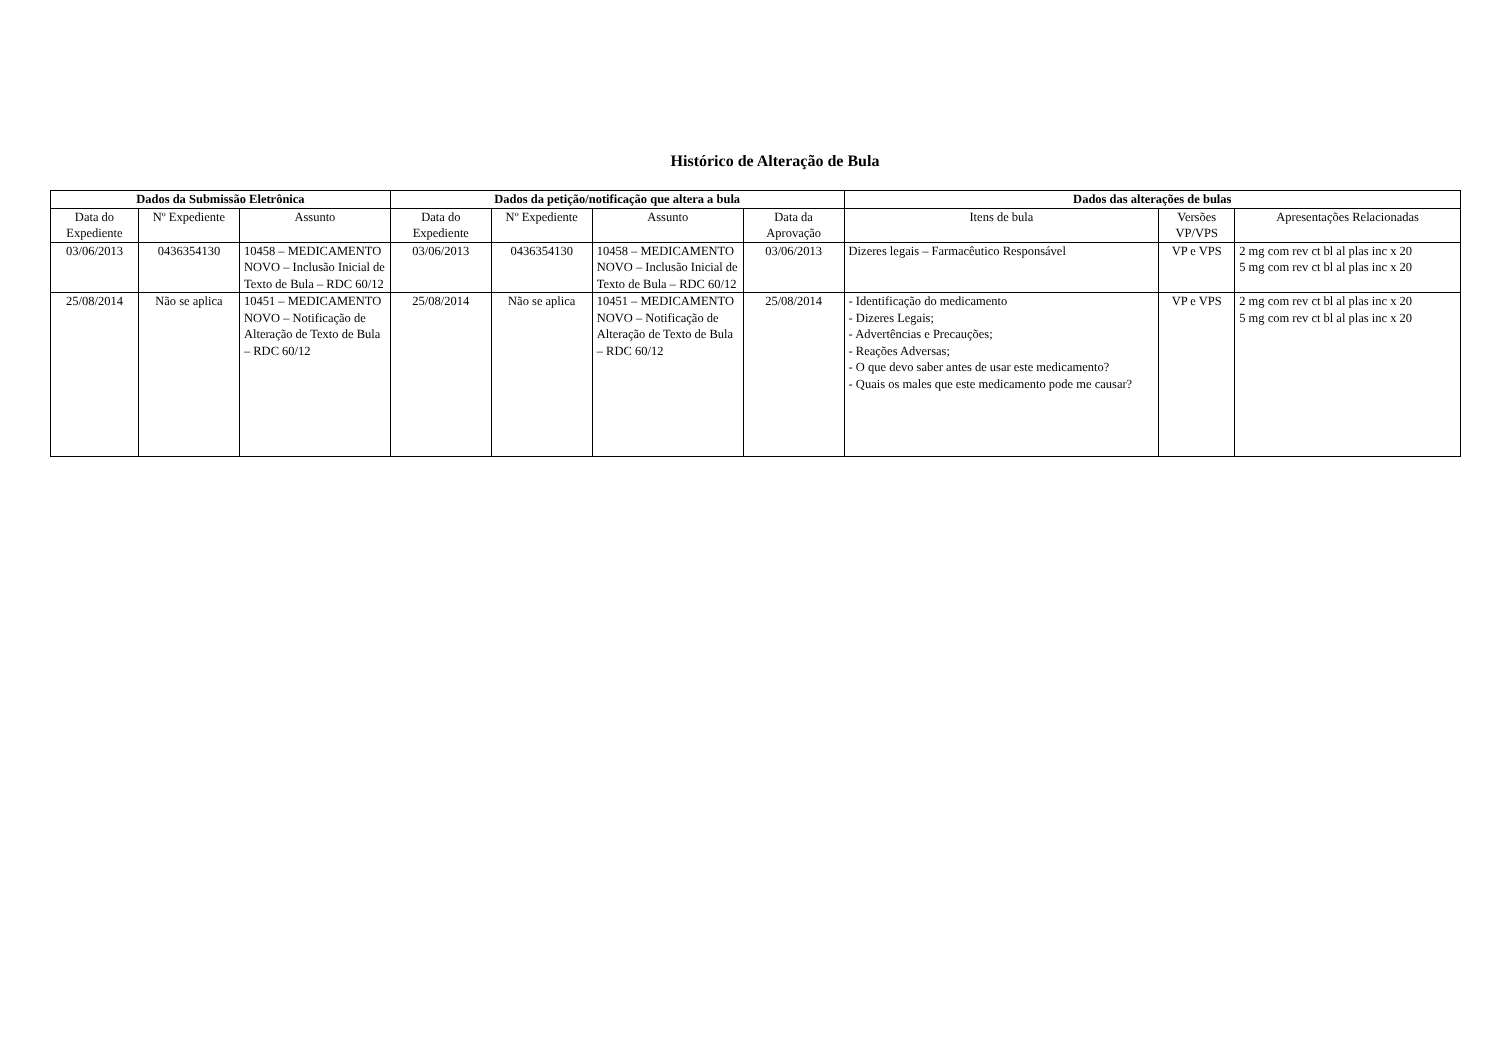Histórico de Alteração de Bula
| Dados da Submissão Eletrônica | | | Dados da petição/notificação que altera a bula | | | | Dados das alterações de bulas | | |
| --- | --- | --- | --- | --- | --- | --- | --- | --- | --- |
| Data do Expediente | Nº Expediente | Assunto | Data do Expediente | Nº Expediente | Assunto | Data da Aprovação | Itens de bula | Versões VP/VPS | Apresentações Relacionadas |
| 03/06/2013 | 0436354130 | 10458 – MEDICAMENTO NOVO – Inclusão Inicial de Texto de Bula – RDC 60/12 | 03/06/2013 | 0436354130 | 10458 – MEDICAMENTO NOVO – Inclusão Inicial de Texto de Bula – RDC 60/12 | 03/06/2013 | Dizeres legais – Farmacêutico Responsável | VP e VPS | 2 mg com rev ct bl al plas inc x 20 5 mg com rev ct bl al plas inc x 20 |
| 25/08/2014 | Não se aplica | 10451 – MEDICAMENTO NOVO – Notificação de Alteração de Texto de Bula – RDC 60/12 | 25/08/2014 | Não se aplica | 10451 – MEDICAMENTO NOVO – Notificação de Alteração de Texto de Bula – RDC 60/12 | 25/08/2014 | - Identificação do medicamento - Dizeres Legais; - Advertências e Precauções; - Reações Adversas; - O que devo saber antes de usar este medicamento? - Quais os males que este medicamento pode me causar? | VP e VPS | 2 mg com rev ct bl al plas inc x 20 5 mg com rev ct bl al plas inc x 20 |